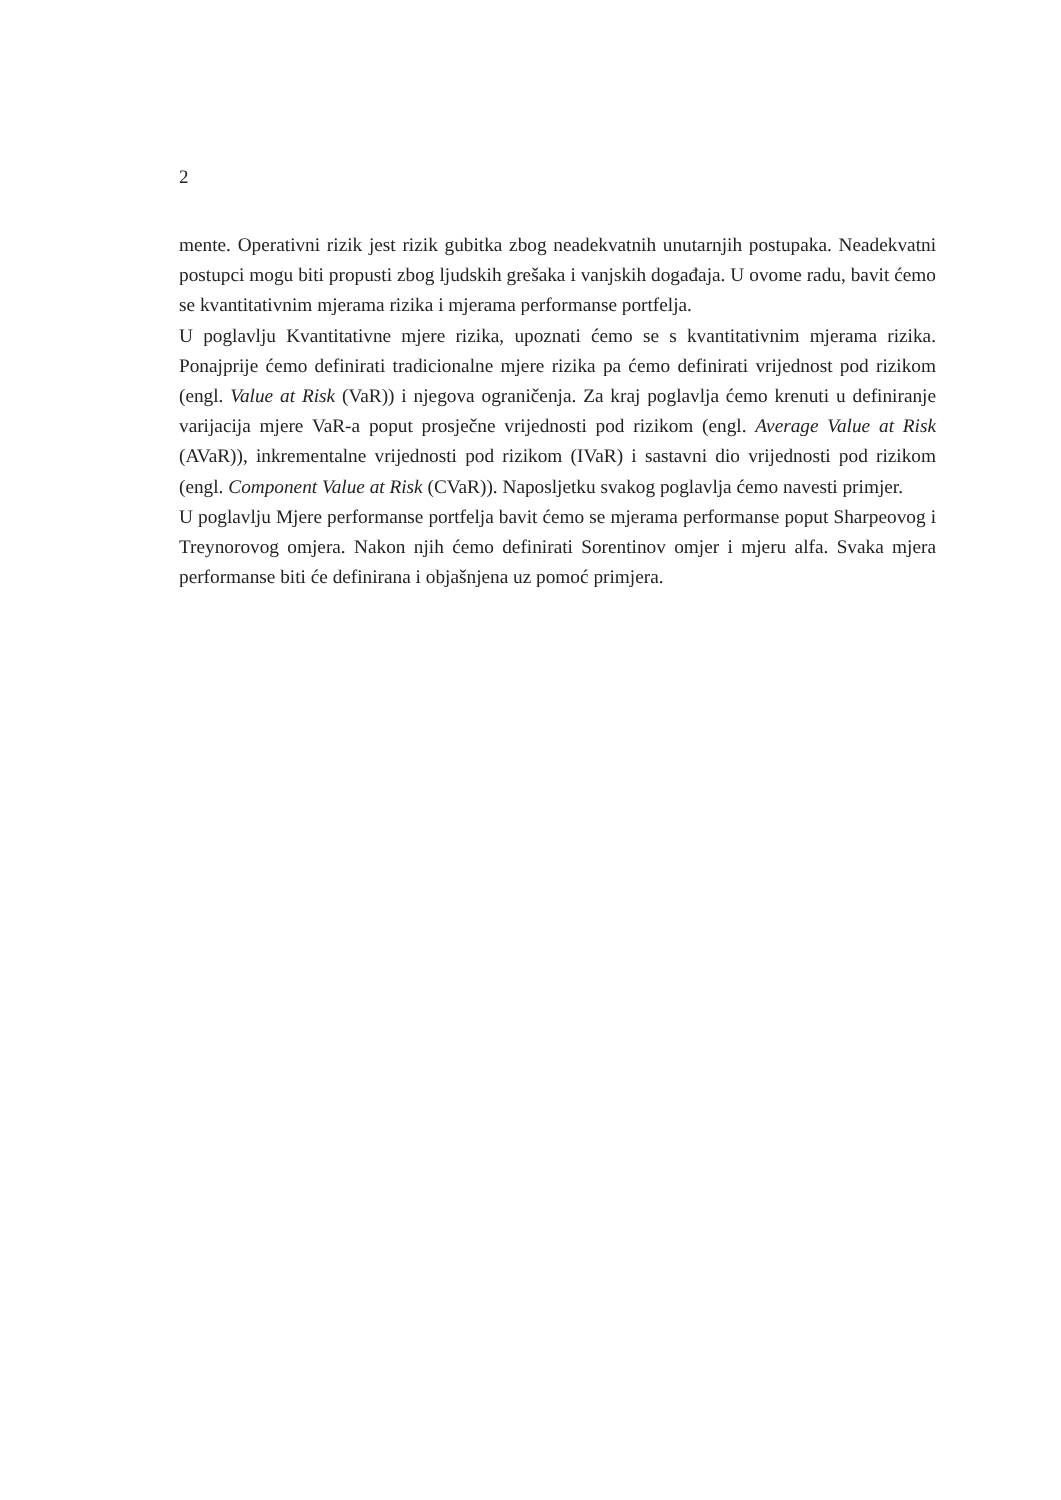2
mente. Operativni rizik jest rizik gubitka zbog neadekvatnih unutarnjih postupaka. Neadekvatni postupci mogu biti propusti zbog ljudskih grešaka i vanjskih događaja. U ovome radu, bavit ćemo se kvantitativnim mjerama rizika i mjerama performanse portfelja.
U poglavlju Kvantitativne mjere rizika, upoznati ćemo se s kvantitativnim mjerama rizika. Ponajprije ćemo definirati tradicionalne mjere rizika pa ćemo definirati vrijednost pod rizikom (engl. Value at Risk (VaR)) i njegova ograničenja. Za kraj poglavlja ćemo krenuti u definiranje varijacija mjere VaR-a poput prosječne vrijednosti pod rizikom (engl. Average Value at Risk (AVaR)), inkrementalne vrijednosti pod rizikom (IVaR) i sastavni dio vrijednosti pod rizikom (engl. Component Value at Risk (CVaR)). Naposljetku svakog poglavlja ćemo navesti primjer.
U poglavlju Mjere performanse portfelja bavit ćemo se mjerama performanse poput Sharpeovog i Treynorovog omjera. Nakon njih ćemo definirati Sorentinov omjer i mjeru alfa. Svaka mjera performanse biti će definirana i objašnjena uz pomoć primjera.